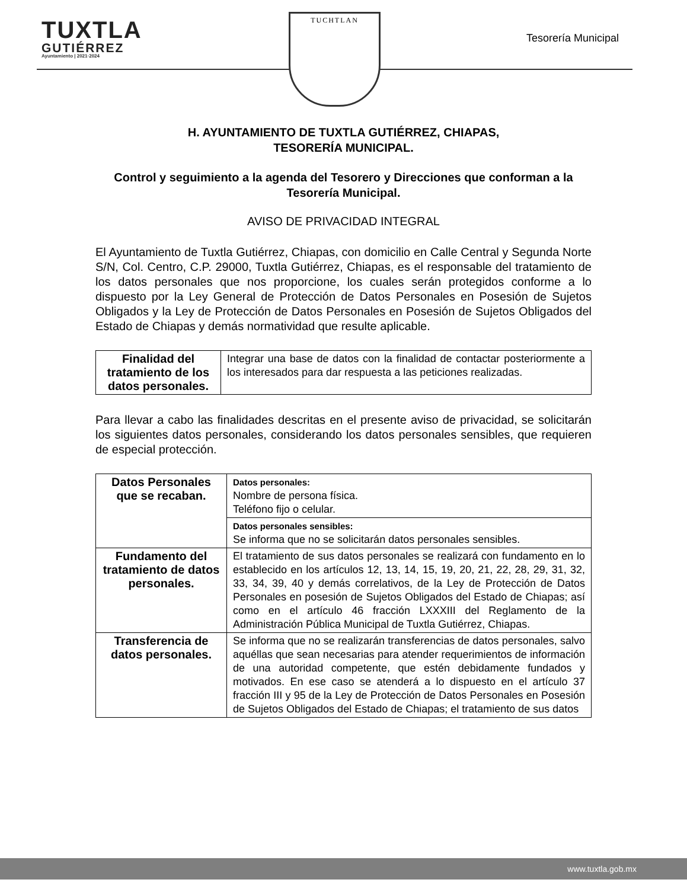TUXTLA
GUTIÉRREZ
Ayuntamiento | 2021·2024
TUCHTLAN
Tesorería Municipal
H. AYUNTAMIENTO DE TUXTLA GUTIÉRREZ, CHIAPAS,
TESORERÍA MUNICIPAL.
Control y seguimiento a la agenda del Tesorero y Direcciones que conforman a la Tesorería Municipal.
AVISO DE PRIVACIDAD INTEGRAL
El Ayuntamiento de Tuxtla Gutiérrez, Chiapas, con domicilio en Calle Central y Segunda Norte S/N, Col. Centro, C.P. 29000, Tuxtla Gutiérrez, Chiapas, es el responsable del tratamiento de los datos personales que nos proporcione, los cuales serán protegidos conforme a lo dispuesto por la Ley General de Protección de Datos Personales en Posesión de Sujetos Obligados y la Ley de Protección de Datos Personales en Posesión de Sujetos Obligados del Estado de Chiapas y demás normatividad que resulte aplicable.
| Finalidad del tratamiento de los datos personales. | Integrar una base de datos con la finalidad de contactar posteriormente a los interesados para dar respuesta a las peticiones realizadas. |
Para llevar a cabo las finalidades descritas en el presente aviso de privacidad, se solicitarán los siguientes datos personales, considerando los datos personales sensibles, que requieren de especial protección.
| Datos Personales que se recaban. | Datos personales: Nombre de persona física. Teléfono fijo o celular. |
| | Datos personales sensibles: Se informa que no se solicitarán datos personales sensibles. |
| Fundamento del tratamiento de datos personales. | El tratamiento de sus datos personales se realizará con fundamento en lo establecido en los artículos 12, 13, 14, 15, 19, 20, 21, 22, 28, 29, 31, 32, 33, 34, 39, 40 y demás correlativos, de la Ley de Protección de Datos Personales en posesión de Sujetos Obligados del Estado de Chiapas; así como en el artículo 46 fracción LXXXIII del Reglamento de la Administración Pública Municipal de Tuxtla Gutiérrez, Chiapas. |
| Transferencia de datos personales. | Se informa que no se realizarán transferencias de datos personales, salvo aquéllas que sean necesarias para atender requerimientos de información de una autoridad competente, que estén debidamente fundados y motivados. En ese caso se atenderá a lo dispuesto en el artículo 37 fracción III y 95 de la Ley de Protección de Datos Personales en Posesión de Sujetos Obligados del Estado de Chiapas; el tratamiento de sus datos |
www.tuxtla.gob.mx